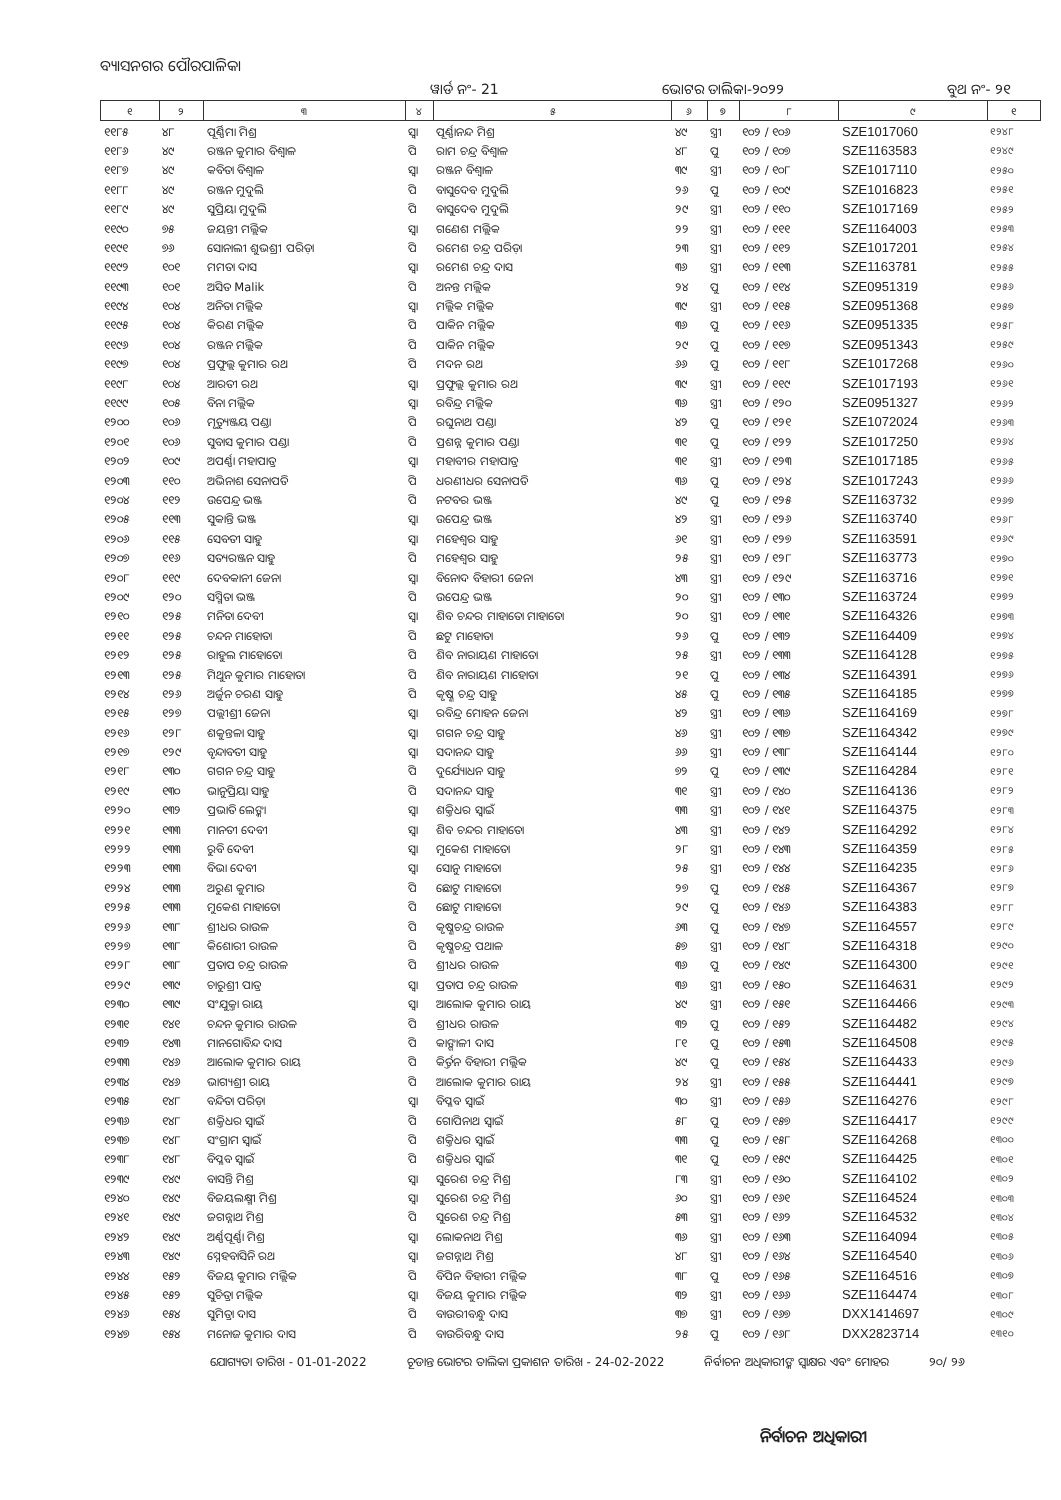ବ୍ୟାସନଗର ପୌରପାଳିକା
ୱାର୍ଡ ନଂ- 21 ଭୋଟର ତାଲିକା-୨୦୨୨ ବୁଥ ନଂ- ୨୧
| ୧ | ୨ | ୩ | ୪ | ୫ | ୬ | ୭ | ୮ | ୯ | ୧ |
| --- | --- | --- | --- | --- | --- | --- | --- | --- | --- |
| ୧୧୮୫ | ୪୮ | ପୂର୍ଣ୍ଣିମା ମିଶ୍ର | ସ୍ୱା | ପୂର୍ଣ୍ଣାନନ୍ଦ ମିଶ୍ର | ୪୯ | ସ୍ତ୍ରୀ | ୧୦୨ / ୧୦୬ | SZE1017060 | ୧୨୪୮ |
| ୧୧୮୬ | ୪୯ | ରଞ୍ଜନ କୁମାର ବିଶ୍ୱାଳ | ପି | ରାମ ଚନ୍ଦ୍ର ବିଶ୍ୱାଳ | ୪୮ | ପୁ | ୧୦୨ / ୧୦୭ | SZE1163583 | ୧୨୪୯ |
| ୧୧୮୭ | ୪୯ | କବିତା ବିଶ୍ୱାଳ | ସ୍ୱା | ରଞ୍ଜନ ବିଶ୍ୱାଳ | ୩୯ | ସ୍ତ୍ରୀ | ୧୦୨ / ୧୦୮ | SZE1017110 | ୧୨୫୦ |
| ୧୧୮୮ | ୪୯ | ରଞ୍ଜନ ମୁଦୁଲି | ପି | ବାସୁଦେବ ମୁଦୁଲି | ୨୬ | ପୁ | ୧୦୨ / ୧୦୯ | SZE1016823 | ୧୨୫୧ |
| ୧୧୮୯ | ୪୯ | ସୁପ୍ରିୟା ମୁଦୁଲି | ପି | ବାସୁଦେବ ମୁଦୁଲି | ୨୯ | ସ୍ତ୍ରୀ | ୧୦୨ / ୧୧୦ | SZE1017169 | ୧୨୫୨ |
| ୧୧୯୦ | ୭୫ | ଜୟନ୍ତୀ ମଲ୍ଲିକ | ସ୍ୱା | ଗଣେଶ ମଲ୍ଲିକ | ୨୨ | ସ୍ତ୍ରୀ | ୧୦୨ / ୧୧୧ | SZE1164003 | ୧୨୫୩ |
| ୧୧୯୧ | ୭୬ | ସୋନାଲୀ ଶୁଭଶ୍ରୀ ପରିଡ଼ା | ପି | ରମେଶ ଚନ୍ଦ୍ର ପରିଡ଼ା | ୨୩ | ସ୍ତ୍ରୀ | ୧୦୨ / ୧୧୨ | SZE1017201 | ୧୨୫୪ |
| ୧୧୯୨ | ୧୦୧ | ମମତା ଦାସ | ସ୍ୱା | ରମେଶ ଚନ୍ଦ୍ର ଦାସ | ୩୬ | ସ୍ତ୍ରୀ | ୧୦୨ / ୧୧୩ | SZE1163781 | ୧୨୫୫ |
| ୧୧୯୩ | ୧୦୧ | ଅସିତ Malik | ପି | ଅନନ୍ତ ମଲ୍ଲିକ | ୨୪ | ପୁ | ୧୦୨ / ୧୧୪ | SZE0951319 | ୧୨୫୬ |
| ୧୧୯୪ | ୧୦୪ | ଅନିତା ମଲ୍ଲିକ | ସ୍ୱା | ମଲ୍ଲିକ ମଲ୍ଲିକ | ୩୯ | ସ୍ତ୍ରୀ | ୧୦୨ / ୧୧୫ | SZE0951368 | ୧୨୫୭ |
| ୧୧୯୫ | ୧୦୪ | କିରଣ ମଲ୍ଲିକ | ପି | ପାକିନ ମଲ୍ଲିକ | ୩୬ | ପୁ | ୧୦୨ / ୧୧୬ | SZE0951335 | ୧୨୫୮ |
| ୧୧୯୬ | ୧୦୪ | ରଞ୍ଜନ ମଲ୍ଲିକ | ପି | ପାକିନ ମଲ୍ଲିକ | ୨୯ | ପୁ | ୧୦୨ / ୧୧୭ | SZE0951343 | ୧୨୫୯ |
| ୧୧୯୭ | ୧୦୪ | ପ୍ରଫୁଲ୍ଲ କୁମାର ରଥ | ପି | ମଦନ ରଥ | ୬୬ | ପୁ | ୧୦୨ / ୧୧୮ | SZE1017268 | ୧୨୬୦ |
| ୧୧୯୮ | ୧୦୪ | ଆରତୀ ରଥ | ସ୍ୱା | ପ୍ରଫୁଲ୍ଲ କୁମାର ରଥ | ୩୯ | ସ୍ତ୍ରୀ | ୧୦୨ / ୧୧୯ | SZE1017193 | ୧୨୬୧ |
| ୧୧୯୯ | ୧୦୫ | ବିନା ମଲ୍ଲିକ | ସ୍ୱା | ରବିନ୍ଦ୍ର ମଲ୍ଲିକ | ୩୬ | ସ୍ତ୍ରୀ | ୧୦୨ / ୧୨୦ | SZE0951327 | ୧୨୬୨ |
| ୧୨୦୦ | ୧୦୬ | ମୃତ୍ୟୁଞ୍ଜୟ ପଣ୍ଡା | ପି | ରଘୁନାଥ ପଣ୍ଡା | ୪୨ | ପୁ | ୧୦୨ / ୧୨୧ | SZE1072024 | ୧୨୬୩ |
| ୧୨୦୧ | ୧୦୬ | ସୁବାସ କୁମାର ପଣ୍ଡା | ପି | ପ୍ରଶନ୍ନ କୁମାର ପଣ୍ଡା | ୩୧ | ପୁ | ୧୦୨ / ୧୨୨ | SZE1017250 | ୧୨୬୪ |
| ୧୨୦୨ | ୧୦୯ | ଅପର୍ଣ୍ଣା ମହାପାତ୍ର | ସ୍ୱା | ମହାବୀର ମହାପାତ୍ର | ୩୧ | ସ୍ତ୍ରୀ | ୧୦୨ / ୧୨୩ | SZE1017185 | ୧୨୬୫ |
| ୧୨୦୩ | ୧୧୦ | ଅଭିନାଶ ସେନାପତି | ପି | ଧରଣୀଧର ସେନାପତି | ୩୬ | ପୁ | ୧୦୨ / ୧୨୪ | SZE1017243 | ୧୨୬୬ |
| ୧୨୦୪ | ୧୧୨ | ଉପେନ୍ଦ୍ର ଭଞ୍ଜ | ପି | ନଟବର ଭଞ୍ଜ | ୪୯ | ପୁ | ୧୦୨ / ୧୨୫ | SZE1163732 | ୧୨୬୭ |
| ୧୨୦୫ | ୧୧୩ | ସୁକାନ୍ତି ଭଞ୍ଜ | ସ୍ୱା | ଉପେନ୍ଦ୍ର ଭଞ୍ଜ | ୪୨ | ସ୍ତ୍ରୀ | ୧୦୨ / ୧୨୬ | SZE1163740 | ୧୨୬୮ |
| ୧୨୦୬ | ୧୧୫ | ସେବତୀ ସାହୁ | ସ୍ୱା | ମହେଶ୍ୱର ସାହୁ | ୬୧ | ସ୍ତ୍ରୀ | ୧୦୨ / ୧୨୭ | SZE1163591 | ୧୨୬୯ |
| ୧୨୦୭ | ୧୧୬ | ସତ୍ୟରଞ୍ଜନ ସାହୁ | ପି | ମହେଶ୍ୱର ସାହୁ | ୨୫ | ସ୍ତ୍ରୀ | ୧୦୨ / ୧୨୮ | SZE1163773 | ୧୨୭୦ |
| ୧୨୦୮ | ୧୧୯ | ଦେବକାନୀ ଜେନା | ସ୍ୱା | ବିନୋଦ ବିହାରୀ ଜେନା | ୪୩ | ସ୍ତ୍ରୀ | ୧୦୨ / ୧୨୯ | SZE1163716 | ୧୨୭୧ |
| ୧୨୦୯ | ୧୨୦ | ସସ୍ମିତା ଭଞ୍ଜ | ପି | ଉପେନ୍ଦ୍ର ଭଞ୍ଜ | ୨୦ | ସ୍ତ୍ରୀ | ୧୦୨ / ୧୩୦ | SZE1163724 | ୧୨୭୨ |
| ୧୨୧୦ | ୧୨୫ | ମନିତା ଦେବୀ | ସ୍ୱା | ଶିବ ଚନ୍ଦର ମାହାତୋ ମାହାତୋ | ୨୦ | ସ୍ତ୍ରୀ | ୧୦୨ / ୧୩୧ | SZE1164326 | ୧୨୭୩ |
| ୧୨୧୧ | ୧୨୫ | ଚନ୍ଦନ ମାହୋତା | ପି | ଛଟୁ ମାହୋତା | ୨୬ | ପୁ | ୧୦୨ / ୧୩୨ | SZE1164409 | ୧୨୭୪ |
| ୧୨୧୨ | ୧୨୫ | ରାହୁଲ ମାହୋତୋ | ପି | ଶିବ ନାରାୟଣ ମାହାତୋ | ୨୫ | ସ୍ତ୍ରୀ | ୧୦୨ / ୧୩୩ | SZE1164128 | ୧୨୭୫ |
| ୧୨୧୩ | ୧୨୫ | ମିଥୁନ କୁମାର ମାହୋତା | ପି | ଶିବ ନାରାୟଣ ମାହୋତା | ୨୧ | ପୁ | ୧୦୨ / ୧୩୪ | SZE1164391 | ୧୨୭୬ |
| ୧୨୧୪ | ୧୨୬ | ଅର୍ଜୁନ ଚରଣ ସାହୁ | ପି | କୃଷ୍ଣ ଚନ୍ଦ୍ର ସାହୁ | ୪୫ | ପୁ | ୧୦୨ / ୧୩୫ | SZE1164185 | ୧୨୭୭ |
| ୧୨୧୫ | ୧୨୭ | ପଲ୍ଲୀଶ୍ରୀ ଜେନା | ସ୍ୱା | ରବିନ୍ଦ୍ର ମୋହନ ଜେନା | ୪୨ | ସ୍ତ୍ରୀ | ୧୦୨ / ୧୩୬ | SZE1164169 | ୧୨୭୮ |
| ୧୨୧୬ | ୧୨୮ | ଶକୁନ୍ତଳା ସାହୁ | ସ୍ୱା | ଗଗନ ଚନ୍ଦ୍ର ସାହୁ | ୪୬ | ସ୍ତ୍ରୀ | ୧୦୨ / ୧୩୭ | SZE1164342 | ୧୨୭୯ |
| ୧୨୧୭ | ୧୨୯ | ବୃନ୍ଦାବତୀ ସାହୁ | ସ୍ୱା | ସଦାନନ୍ଦ ସାହୁ | ୬୬ | ସ୍ତ୍ରୀ | ୧୦୨ / ୧୩୮ | SZE1164144 | ୧୨୮୦ |
| ୧୨୧୮ | ୧୩୦ | ଗଗନ ଚନ୍ଦ୍ର ସାହୁ | ପି | ଦୁର୍ଯ୍ୟୋଧନ ସାହୁ | ୭୨ | ପୁ | ୧୦୨ / ୧୩୯ | SZE1164284 | ୧୨୮୧ |
| ୧୨୧୯ | ୧୩୦ | ଭାନୁପ୍ରିୟା ସାହୁ | ପି | ସଦାନନ୍ଦ ସାହୁ | ୩୧ | ସ୍ତ୍ରୀ | ୧୦୨ / ୧୪୦ | SZE1164136 | ୧୨୮୨ |
| ୧୨୨୦ | ୧୩୨ | ପ୍ରଭାତି ଲେଙ୍କା | ସ୍ୱା | ଶକ୍ତିଧର ସ୍ୱାଇଁ | ୩୩ | ସ୍ତ୍ରୀ | ୧୦୨ / ୧୪୧ | SZE1164375 | ୧୨୮୩ |
| ୧୨୨୧ | ୧୩୩ | ମାନତୀ ଦେବୀ | ସ୍ୱା | ଶିବ ଚନ୍ଦର ମାହାତୋ | ୪୩ | ସ୍ତ୍ରୀ | ୧୦୨ / ୧୪୨ | SZE1164292 | ୧୨୮୪ |
| ୧୨୨୨ | ୧୩୩ | ରୁବି ଦେବୀ | ସ୍ୱା | ମୁକେଶ ମାହାତୋ | ୨୮ | ସ୍ତ୍ରୀ | ୧୦୨ / ୧୪୩ | SZE1164359 | ୧୨୮୫ |
| ୧୨୨୩ | ୧୩୩ | ବିଭା ଦେବୀ | ସ୍ୱା | ସୋନୁ ମାହାତୋ | ୨୫ | ସ୍ତ୍ରୀ | ୧୦୨ / ୧୪୪ | SZE1164235 | ୧୨୮୬ |
| ୧୨୨୪ | ୧୩୩ | ଅରୁଣ କୁମାର | ପି | ଛୋଟୁ ମାହାତୋ | ୨୭ | ପୁ | ୧୦୨ / ୧୪୫ | SZE1164367 | ୧୨୮୭ |
| ୧୨୨୫ | ୧୩୩ | ମୁକେଶ ମାହାତୋ | ପି | ଛୋଟୁ ମାହାତୋ | ୨୯ | ପୁ | ୧୦୨ / ୧୪୬ | SZE1164383 | ୧୨୮୮ |
| ୧୨୨୬ | ୧୩୮ | ଶ୍ରୀଧର ରାଉଳ | ପି | କୃଷ୍ଣଚନ୍ଦ୍ର ରାଉଳ | ୬୩ | ପୁ | ୧୦୨ / ୧୪୭ | SZE1164557 | ୧୨୮୯ |
| ୧୨୨୭ | ୧୩୮ | କିଶୋରୀ ରାଉଳ | ପି | କୃଷ୍ଣଚନ୍ଦ୍ର ପଥାଳ | ୫୭ | ସ୍ତ୍ରୀ | ୧୦୨ / ୧୪୮ | SZE1164318 | ୧୨୯୦ |
| ୧୨୨୮ | ୧୩୮ | ପ୍ରତାପ ଚନ୍ଦ୍ର ରାଉଳ | ପି | ଶ୍ରୀଧର ରାଉଳ | ୩୬ | ପୁ | ୧୦୨ / ୧୪୯ | SZE1164300 | ୧୨୯୧ |
| ୧୨୨୯ | ୧୩୯ | ଚାରୁଶ୍ରୀ ପାତ୍ର | ସ୍ୱା | ପ୍ରତାପ ଚନ୍ଦ୍ର ରାଉଳ | ୩୬ | ସ୍ତ୍ରୀ | ୧୦୨ / ୧୫୦ | SZE1164631 | ୧୨୯୨ |
| ୧୨୩୦ | ୧୩୯ | ସଂଯୁକ୍ତା ରାୟ | ସ୍ୱା | ଆଲୋକ କୁମାର ରାୟ | ୪୯ | ସ୍ତ୍ରୀ | ୧୦୨ / ୧୫୧ | SZE1164466 | ୧୨୯୩ |
| ୧୨୩୧ | ୧୪୧ | ଚନ୍ଦନ କୁମାର ରାଉଳ | ପି | ଶ୍ରୀଧର ରାଉଳ | ୩୨ | ପୁ | ୧୦୨ / ୧୫୨ | SZE1164482 | ୧୨୯୪ |
| ୧୨୩୨ | ୧୪୩ | ମାନଗୋବିନ୍ଦ ଦାସ | ପି | କାଙ୍ଗାଳୀ ଦାସ | ୮୧ | ପୁ | ୧୦୨ / ୧୫୩ | SZE1164508 | ୧୨୯୫ |
| ୧୨୩୩ | ୧୪୬ | ଆଲୋକ କୁମାର ରାୟ | ପି | କିର୍ତ୍ତନ ବିହାରୀ ମଲ୍ଲିକ | ୪୯ | ପୁ | ୧୦୨ / ୧୫୪ | SZE1164433 | ୧୨୯୬ |
| ୧୨୩୪ | ୧୪୬ | ଭାଗ୍ୟଶ୍ରୀ ରାୟ | ପି | ଆଲୋକ କୁମାର ରାୟ | ୨୪ | ସ୍ତ୍ରୀ | ୧୦୨ / ୧୫୫ | SZE1164441 | ୧୨୯୭ |
| ୧୨୩୫ | ୧୪୮ | ବନ୍ଦିତା ପରିଡ଼ା | ସ୍ୱା | ବିପ୍ଳବ ସ୍ୱାଇଁ | ୩୦ | ସ୍ତ୍ରୀ | ୧୦୨ / ୧୫୬ | SZE1164276 | ୧୨୯୮ |
| ୧୨୩୬ | ୧୪୮ | ଶକ୍ତିଧର ସ୍ୱାଇଁ | ପି | ଗୋପିନାଥ ସ୍ୱାଇଁ | ୫୮ | ପୁ | ୧୦୨ / ୧୫୭ | SZE1164417 | ୧୨୯୯ |
| ୧୨୩୭ | ୧୪୮ | ସଂଗ୍ରାମ ସ୍ୱାଇଁ | ପି | ଶକ୍ତିଧର ସ୍ୱାଇଁ | ୩୩ | ପୁ | ୧୦୨ / ୧୫୮ | SZE1164268 | ୧୩୦୦ |
| ୧୨୩୮ | ୧୪୮ | ବିପ୍ଳବ ସ୍ୱାଇଁ | ପି | ଶକ୍ତିଧର ସ୍ୱାଇଁ | ୩୧ | ପୁ | ୧୦୨ / ୧୫୯ | SZE1164425 | ୧୩୦୧ |
| ୧୨୩୯ | ୧୪୯ | ବାସନ୍ତି ମିଶ୍ର | ସ୍ୱା | ସୁରେଶ ଚନ୍ଦ୍ର ମିଶ୍ର | ୮୩ | ସ୍ତ୍ରୀ | ୧୦୨ / ୧୬୦ | SZE1164102 | ୧୩୦୨ |
| ୧୨୪୦ | ୧୪୯ | ବିଜୟଲକ୍ଷ୍ମୀ ମିଶ୍ର | ସ୍ୱା | ସୁରେଶ ଚନ୍ଦ୍ର ମିଶ୍ର | ୬୦ | ସ୍ତ୍ରୀ | ୧୦୨ / ୧୬୧ | SZE1164524 | ୧୩୦୩ |
| ୧୨୪୧ | ୧୪୯ | ଜଗନ୍ନାଥ ମିଶ୍ର | ପି | ସୁରେଶ ଚନ୍ଦ୍ର ମିଶ୍ର | ୫୩ | ସ୍ତ୍ରୀ | ୧୦୨ / ୧୬୨ | SZE1164532 | ୧୩୦୪ |
| ୧୨୪୨ | ୧୪୯ | ଅର୍ଣ୍ଣପୂର୍ଣ୍ଣା ମିଶ୍ର | ସ୍ୱା | ଲୋକନାଥ ମିଶ୍ର | ୩୬ | ସ୍ତ୍ରୀ | ୧୦୨ / ୧୬୩ | SZE1164094 | ୧୩୦୫ |
| ୧୨୪୩ | ୧୪୯ | ସ୍ନେହବାସିନି ରଥ | ସ୍ୱା | ଜଗନ୍ନାଥ ମିଶ୍ର | ୪୮ | ସ୍ତ୍ରୀ | ୧୦୨ / ୧୬୪ | SZE1164540 | ୧୩୦୬ |
| ୧୨୪୪ | ୧୫୨ | ବିଜୟ କୁମାର ମଲ୍ଲିକ | ପି | ବିପିନ ବିହାରୀ ମଲ୍ଲିକ | ୩୮ | ପୁ | ୧୦୨ / ୧୬୫ | SZE1164516 | ୧୩୦୭ |
| ୧୨୪୫ | ୧୫୨ | ସୁଚିତ୍ରା ମଲ୍ଲିକ | ସ୍ୱା | ବିଜୟ କୁମାର ମଲ୍ଲିକ | ୩୨ | ସ୍ତ୍ରୀ | ୧୦୨ / ୧୬୬ | SZE1164474 | ୧୩୦୮ |
| ୧୨୪୬ | ୧୫୪ | ସୁମିତ୍ରା ଦାସ | ପି | ବାଉରୀବନ୍ଧୁ ଦାସ | ୩୭ | ସ୍ତ୍ରୀ | ୧୦୨ / ୧୬୭ | DXX1414697 | ୧୩୦୯ |
| ୧୨୪୭ | ୧୫୪ | ମନୋଜ କୁମାର ଦାସ | ପି | ବାଉରିବନ୍ଧୁ ଦାସ | ୨୫ | ପୁ | ୧୦୨ / ୧୬୮ | DXX2823714 | ୧୩୧୦ |
ଯୋଗ୍ୟତା ତାରିଖ - 01-01-2022 ଚୂଡାନ୍ତ ଭୋଟର ତାଲିକା ପ୍ରକାଶନ ତାରିଖ - 24-02-2022 ନିର୍ବାଚନ ଅଧିକାରୀଙ୍କ ସ୍ୱାକ୍ଷର ଏବଂ ମୋହର ୨୦/ ୨୬
ନିର୍ବାଚନ ଅଧିକାରୀ